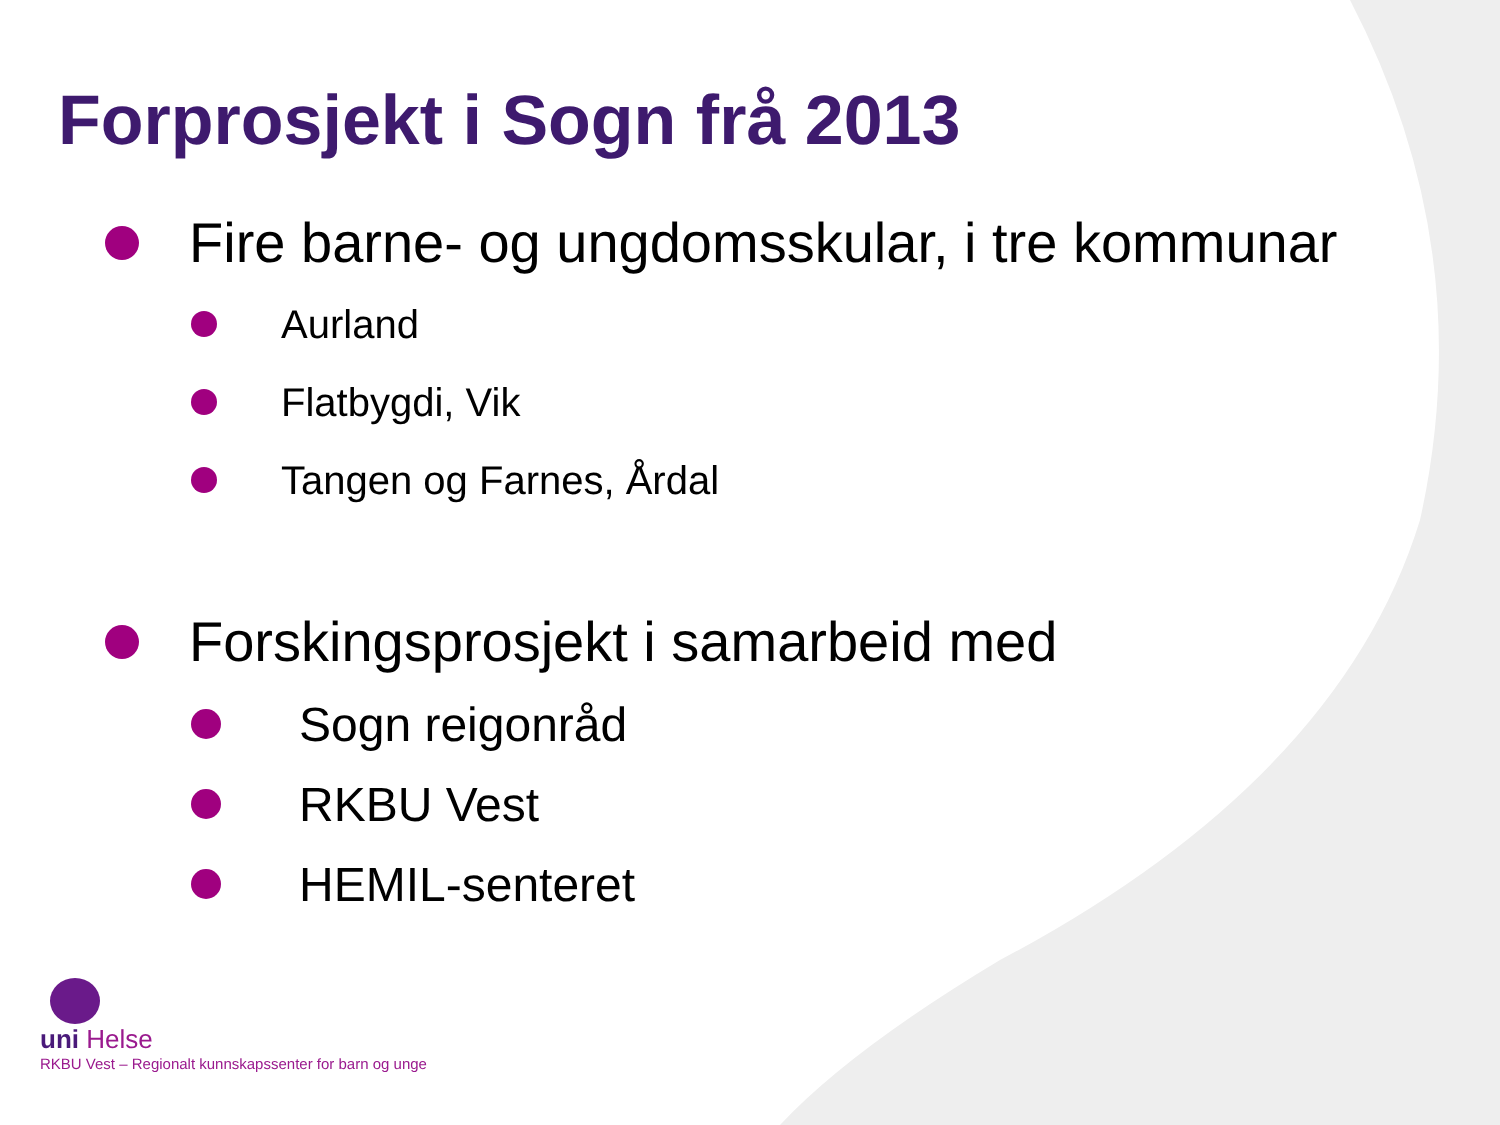Forprosjekt i Sogn frå 2013
Fire barne- og ungdomsskular, i tre kommunar
Aurland
Flatbygdi, Vik
Tangen og Farnes, Årdal
Forskingsprosjekt i samarbeid med
Sogn reigonråd
RKBU Vest
HEMIL-senteret
uni Helse
RKBU Vest – Regionalt kunnskapssenter for barn og unge